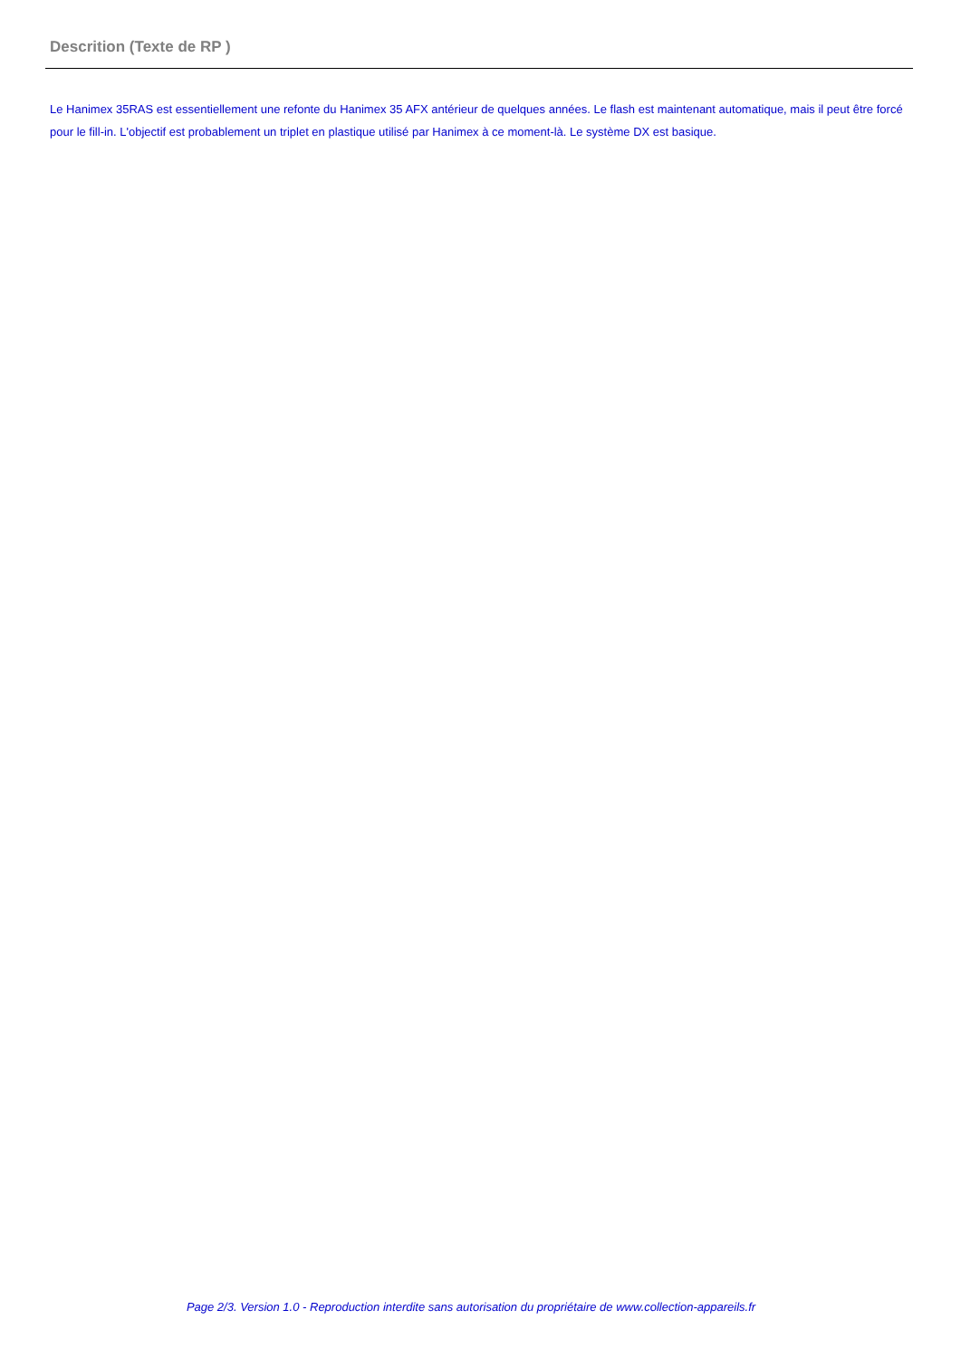Descrition (Texte de RP )
Le Hanimex 35RAS est essentiellement une refonte du Hanimex 35 AFX antérieur de quelques années. Le flash est maintenant automatique, mais il peut être forcé pour le fill-in. L'objectif est probablement un triplet en plastique utilisé par Hanimex à ce moment-là. Le système DX est basique.
Page 2/3. Version 1.0 - Reproduction interdite sans autorisation du propriétaire de www.collection-appareils.fr